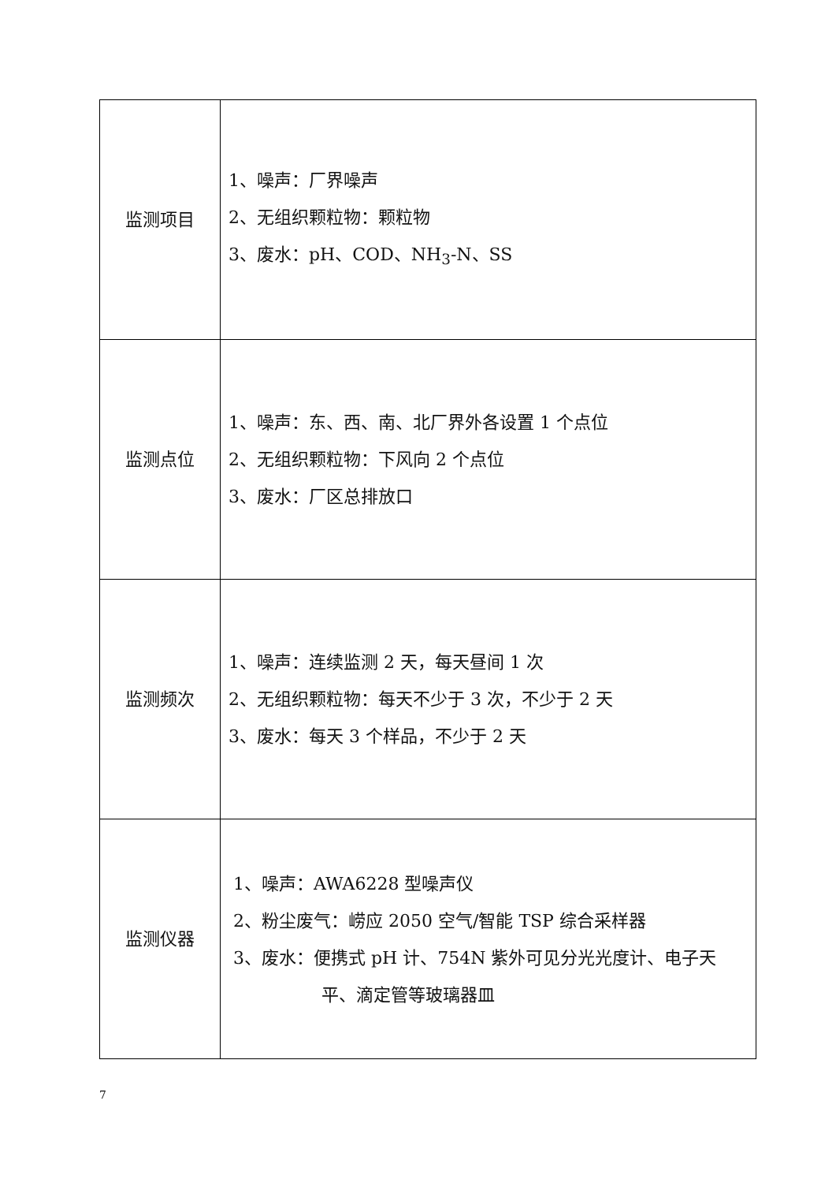| 监测项目 | 1、噪声：厂界噪声 2、无组织颗粒物：颗粒物 3、废水：pH、COD、NH<sub>3</sub>-N、SS |
| 监测点位 | 1、噪声：东、西、南、北厂界外各设置 1 个点位 2、无组织颗粒物：下风向 2 个点位 3、废水：厂区总排放口 |
| 监测频次 | 1、噪声：连续监测 2 天，每天昼间 1 次 2、无组织颗粒物：每天不少于 3 次，不少于 2 天 3、废水：每天 3 个样品，不少于 2 天 |
| 监测仪器 | 1、噪声：AWA6228 型噪声仪 2、粉尘废气：崂应 2050 空气/智能 TSP 综合采样器 3、废水：便携式 pH 计、754N 紫外可见分光光度计、电子天 平、滴定管等玻璃器皿 |
7